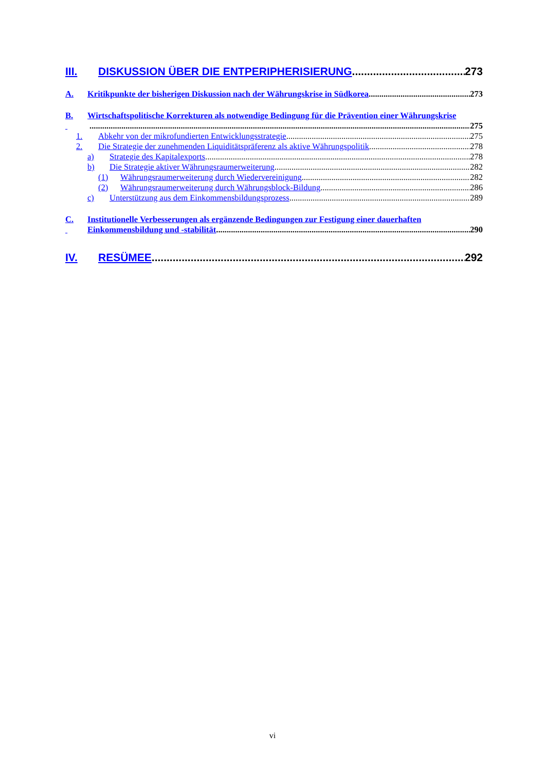III. DISKUSSION ÜBER DIE ENTPERIPHERISIERUNG 273
A. Kritikpunkte der bisherigen Diskussion nach der Währungskrise in Südkorea 273
B. Wirtschaftspolitische Korrekturen als notwendige Bedingung für die Prävention einer Währungskrise
275
1. Abkehr von der mikrofundierten Entwicklungsstrategie 275
2. Die Strategie der zunehmenden Liquiditätspräferenz als aktive Währungspolitik 278
a) Strategie des Kapitalexports 278
b) Die Strategie aktiver Währungsraumerweiterung 282
(1) Währungsraumerweiterung durch Wiedervereinigung 282
(2) Währungsraumerweiterung durch Währungsblock-Bildung 286
c) Unterstützung aus dem Einkommensbildungsprozess 289
C. Institutionelle Verbesserungen als ergänzende Bedingungen zur Festigung einer dauerhaften
Einkommensbildung und -stabilität 290
IV. RESÜMEE 292
vi